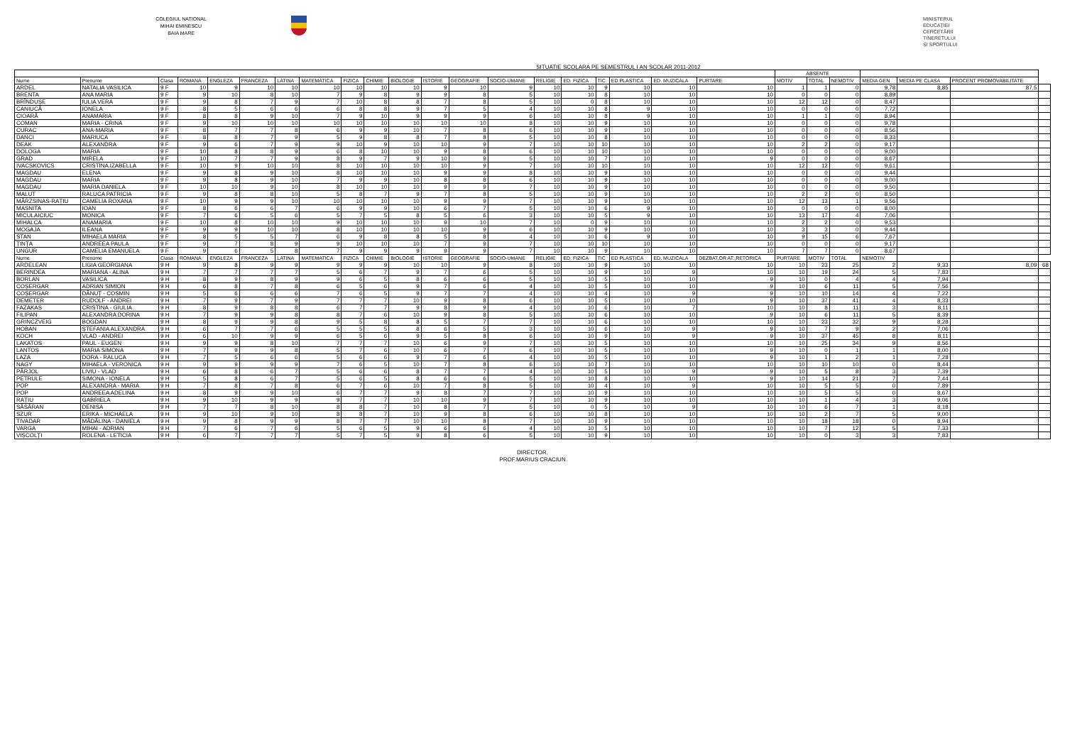COLEGIUL NATIONAL
MIHAI EMINESCU
BAIA MARE
SITUATIE SCOLARA PE SEMESTRUL I AN SCOLAR 2011-2012
MINISTERUL
EDUCAȚIEI
CERCETĂRII
TINERETULUI
ȘI SPORTULUI
| | | | | | | | | | | | | | | | | | | | | ABSENTE | | | | | | |
| --- | --- | --- | --- | --- | --- | --- | --- | --- | --- | --- | --- | --- | --- | --- | --- | --- | --- | --- | --- | --- | --- | --- | --- | --- | --- | --- |
| Nume | Prenume | Clasa | ROMANA | ENGLEZA | FRANCEZA | LATINA | MATEMATICA | FIZICA | CHIMIE | BIOLOGIE | ISTORIE | GEOGRAFIE | SOCIO-UMANE | RELIGIE | ED. FIZICA | TIC | ED PLASTICA | ED. MUZICALA | PURTARE | MOTIV | TOTAL | NEMOTIV | MEDIA GEN | MEDIA PE CLASA | PROCENT PROMOVABILITATE | |
| ARDEL | NATALIA VASILICA | 9 F | 10 | 9 | 10 | 10 | 10 | 10 | 10 | 10 | 9 | 10 | 9 | 10 | 10 | 9 | 10 | 10 | 10 | 1 | 1 | 0 | 9,78 | 8,85 | 87,5 | |
| BRENTA | ANA MARIA | 9 F | 9 | 10 | 8 | 10 | 7 | 9 | 8 | 9 | 9 | 8 | 5 | 10 | 10 | 8 | 10 | 10 | 10 | 0 | 0 | 0 | 8,89 | | | |
| BRÎNDUȘE | IULIA VERA | 9 F | 9 | 8 | 7 | 9 | 7 | 10 | 8 | 8 | 7 | 8 | 5 | 10 | 0 | 8 | 10 | 10 | 10 | 12 | 12 | 0 | 8,47 | | | |
| CANIUCĂ | IONELA | 9 F | 8 | 5 | 6 | 6 | 6 | 8 | 8 | 9 | 7 | 5 | 4 | 10 | 10 | 8 | 9 | 10 | 10 | 0 | 0 | 0 | 7,72 | | | |
| CIOARĂ | ANAMARIA | 9 F | 8 | 8 | 9 | 10 | 7 | 9 | 10 | 9 | 9 | 9 | 6 | 10 | 10 | 8 | 9 | 10 | 10 | 1 | 1 | 0 | 8,94 | | | |
| COMAN | MARIA - CRINA | 9 F | 9 | 10 | 10 | 10 | 10 | 10 | 10 | 10 | 10 | 10 | 8 | 10 | 10 | 9 | 10 | 10 | 10 | 0 | 0 | 0 | 9,78 | | | |
| CURAC | ANA-MARIA | 9 F | 8 | 7 | 7 | 8 | 6 | 9 | 9 | 10 | 7 | 8 | 6 | 10 | 10 | 9 | 10 | 10 | 10 | 0 | 0 | 0 | 8,56 | | | |
| DANCI | MARIUCA | 9 F | 8 | 8 | 7 | 9 | 5 | 9 | 8 | 8 | 7 | 8 | 5 | 10 | 10 | 8 | 10 | 10 | 10 | 0 | 0 | 0 | 8,33 | | | |
| DEAK | ALEXANDRA | 9 F | 9 | 6 | 7 | 9 | 9 | 10 | 9 | 10 | 10 | 9 | 7 | 10 | 10 | 10 | 10 | 10 | 10 | 2 | 2 | 0 | 9,17 | | | |
| DOLOGA | MARIA | 9 F | 10 | 8 | 8 | 9 | 6 | 8 | 10 | 10 | 9 | 8 | 6 | 10 | 10 | 10 | 10 | 10 | 10 | 0 | 0 | 0 | 9,00 | | | |
| GRAD | MIRELA | 9 F | 10 | 7 | 7 | 9 | 8 | 9 | 7 | 9 | 10 | 9 | 5 | 10 | 10 | 7 | 10 | 10 | 9 | 0 | 0 | 0 | 8,67 | | | |
| IVACSKOVICS | CRISTINA IZABELLA | 9 F | 10 | 9 | 10 | 10 | 8 | 10 | 10 | 10 | 10 | 9 | 7 | 10 | 10 | 10 | 10 | 10 | 10 | 12 | 12 | 0 | 9,61 | | | |
| MAGDAU | ELENA | 9 F | 9 | 8 | 9 | 10 | 8 | 10 | 10 | 10 | 9 | 9 | 8 | 10 | 10 | 9 | 10 | 10 | 10 | 0 | 0 | 0 | 9,44 | | | |
| MAGDAU | MARIA | 9 F | 9 | 8 | 9 | 10 | 7 | 9 | 9 | 10 | 8 | 8 | 6 | 10 | 10 | 9 | 10 | 10 | 10 | 0 | 0 | 0 | 9,00 | | | |
| MAGDAU | MARIA DANIELA | 9 F | 10 | 10 | 9 | 10 | 8 | 10 | 10 | 10 | 9 | 9 | 7 | 10 | 10 | 9 | 10 | 10 | 10 | 0 | 0 | 0 | 9,50 | | | |
| MALUT | RALUCA PATRICIA | 9 F | 9 | 8 | 8 | 10 | 5 | 8 | 7 | 9 | 7 | 8 | 5 | 10 | 10 | 9 | 10 | 10 | 10 | 2 | 2 | 0 | 8,50 | | | |
| MÂRZSINAS-RAȚIU | CAMELIA ROXANA | 9 F | 10 | 9 | 9 | 10 | 10 | 10 | 10 | 10 | 9 | 9 | 7 | 10 | 10 | 9 | 10 | 10 | 10 | 12 | 13 | 1 | 9,56 | | | |
| MASNITA | IOAN | 9 F | 8 | 6 | 6 | 7 | 6 | 9 | 9 | 10 | 6 | 7 | 5 | 10 | 10 | 6 | 9 | 10 | 10 | 0 | 0 | 0 | 8,00 | | | |
| MICULAICIUC | MONICA | 9 F | 7 | 6 | 5 | 6 | 5 | 7 | 5 | 8 | 5 | 6 | 3 | 10 | 10 | 5 | 9 | 10 | 10 | 13 | 17 | 4 | 7,06 | | | |
| MIHALCA | ANAMARIA | 9 F | 10 | 8 | 10 | 10 | 9 | 10 | 10 | 10 | 9 | 10 | 7 | 10 | 0 | 9 | 10 | 10 | 10 | 2 | 2 | 0 | 9,53 | | | |
| MOGAJA | ILEANA | 9 F | 9 | 9 | 10 | 10 | 8 | 10 | 10 | 10 | 10 | 9 | 6 | 10 | 10 | 9 | 10 | 10 | 10 | 3 | 3 | 0 | 9,44 | | | |
| STAN | MIHAELA MARIA | 9 F | 8 | 5 | 5 | 7 | 6 | 9 | 8 | 8 | 5 | 8 | 4 | 10 | 10 | 6 | 9 | 10 | 10 | 9 | 15 | 6 | 7,67 | | | |
| ȚINȚA | ANDREEA PAULA | 9 F | 9 | 7 | 8 | 9 | 9 | 10 | 10 | 10 | 7 | 9 | 7 | 10 | 10 | 10 | 10 | 10 | 10 | 0 | 0 | 0 | 9,17 | | | |
| UNGUR | CAMELIA EMANUELA | 9 F | 9 | 6 | 5 | 8 | 7 | 9 | 9 | 9 | 9 | 9 | 7 | 10 | 10 | 9 | 10 | 10 | 10 | 7 | 7 | 0 | 8,67 | | | |
| Nume | Prenume | Clasa | ROMANA | ENGLEZA | FRANCEZA | LATINA | MATEMATICA | FIZICA | CHIMIE | BIOLOGIE | ISTORIE | GEOGRAFIE | SOCIO-UMANE | RELIGIE | ED. FIZICA | TIC | ED PLASTICA | ED. MUZICALA | DEZBAT,OR AT.,RETORICA | PURTARE | MOTIV | TOTAL | NEMOTIV | | | |
| ARDELEAN | LIGIA GEORGIANA | 9 H | 9 | 8 | 9 | 9 | 9 | 9 | 9 | 10 | 10 | 9 | 8 | 10 | 10 | 9 | 10 | 10 | 10 | 10 | 23 | 25 | 2 | 9,33 | 8,09 | 68 |
| BERINDEA | MARIANA - ALINA | 9 H | 7 | 7 | 7 | 7 | 5 | 6 | 7 | 9 | 7 | 6 | 5 | 10 | 10 | 9 | 10 | 9 | 10 | 10 | 19 | 24 | 5 | 7,83 | | |
| BORLAN | VASILICA | 9 H | 8 | 9 | 8 | 9 | 9 | 6 | 5 | 8 | 6 | 6 | 5 | 10 | 10 | 5 | 10 | 10 | 9 | 10 | 0 | 4 | 4 | 7,94 | | |
| COȘERGAR | ADRIAN SIMION | 9 H | 6 | 8 | 7 | 8 | 6 | 5 | 6 | 9 | 7 | 6 | 4 | 10 | 10 | 5 | 10 | 10 | 9 | 10 | 6 | 11 | 5 | 7,56 | | |
| COȘERGAR | DĂNUȚ - COSMIN | 9 H | 5 | 6 | 6 | 6 | 7 | 6 | 5 | 9 | 7 | 7 | 4 | 10 | 10 | 4 | 10 | 9 | 9 | 10 | 10 | 14 | 4 | 7,22 | | |
| DEMETER | RUDOLF - ANDREI | 9 H | 7 | 9 | 7 | 9 | 7 | 7 | 7 | 10 | 9 | 8 | 6 | 10 | 10 | 5 | 10 | 10 | 9 | 10 | 37 | 41 | 4 | 8,33 | | |
| FAZAKAS | CRISTINA - GIULIA | 9 H | 8 | 9 | 8 | 8 | 6 | 7 | 7 | 9 | 8 | 9 | 4 | 10 | 10 | 6 | 10 | 7 | 10 | 10 | 8 | 11 | 3 | 8,11 | | |
| FILIPAN | ALEXANDRA DORINA | 9 H | 7 | 9 | 9 | 8 | 8 | 7 | 6 | 10 | 9 | 8 | 5 | 10 | 10 | 6 | 10 | 10 | 9 | 10 | 6 | 11 | 5 | 8,39 | | |
| GRINCZVEIG | BOGDAN | 9 H | 8 | 9 | 9 | 8 | 9 | 5 | 8 | 8 | 5 | 7 | 7 | 10 | 10 | 6 | 10 | 10 | 10 | 10 | 23 | 32 | 9 | 8,28 | | |
| HOBAN | ȘTEFANIA ALEXANDRA | 9 H | 6 | 7 | 7 | 6 | 5 | 5 | 5 | 8 | 6 | 5 | 3 | 10 | 10 | 6 | 10 | 9 | 9 | 10 | 7 | 9 | 2 | 7,06 | | |
| KOCH | VLAD - ANDREI | 9 H | 6 | 10 | 9 | 9 | 6 | 5 | 6 | 9 | 5 | 8 | 6 | 10 | 10 | 9 | 10 | 9 | 9 | 10 | 37 | 45 | 8 | 8,11 | | |
| LAKATOS | PAUL - EUGEN | 9 H | 9 | 9 | 8 | 10 | 7 | 7 | 7 | 10 | 6 | 9 | 7 | 10 | 10 | 5 | 10 | 10 | 10 | 10 | 25 | 34 | 9 | 8,56 | | |
| LANTOȘ | MARIA SIMONA | 9 H | 7 | 9 | 9 | 8 | 5 | 7 | 6 | 10 | 6 | 7 | 6 | 10 | 10 | 5 | 10 | 10 | 9 | 10 | 0 | 1 | 1 | 8,00 | | |
| LAZA | DORA - RALUCA | 9 H | 7 | 5 | 6 | 6 | 5 | 6 | 6 | 9 | 7 | 6 | 4 | 10 | 10 | 5 | 10 | 10 | 9 | 10 | 1 | 2 | 1 | 7,28 | | |
| NAGY | MIHAELA - VERONICA | 9 H | 9 | 9 | 9 | 9 | 7 | 6 | 5 | 10 | 7 | 8 | 6 | 10 | 10 | 7 | 10 | 10 | 10 | 10 | 10 | 10 | 0 | 8,44 | | |
| PÂRJOL | LIVIU - VLAD | 9 H | 6 | 8 | 6 | 7 | 5 | 6 | 6 | 8 | 7 | 7 | 4 | 10 | 10 | 5 | 10 | 9 | 9 | 10 | 5 | 8 | 3 | 7,39 | | |
| PETRULE | SIMONA - IONELA | 9 H | 5 | 8 | 6 | 7 | 5 | 6 | 5 | 8 | 6 | 6 | 5 | 10 | 10 | 8 | 10 | 10 | 9 | 10 | 14 | 21 | 7 | 7,44 | | |
| POP | ALEXANDRA - MARIA | 9 H | 7 | 8 | 7 | 8 | 6 | 7 | 6 | 10 | 7 | 8 | 5 | 10 | 10 | 4 | 10 | 9 | 10 | 10 | 5 | 5 | 0 | 7,89 | | |
| POP | ANDREEA ADELINA | 9 H | 8 | 9 | 9 | 10 | 6 | 7 | 7 | 9 | 8 | 7 | 7 | 10 | 10 | 9 | 10 | 10 | 10 | 10 | 5 | 5 | 0 | 8,67 | | |
| RAȚIU | GABRIELA | 9 H | 9 | 10 | 9 | 9 | 9 | 7 | 7 | 10 | 10 | 9 | 7 | 10 | 10 | 9 | 10 | 10 | 10 | 10 | 1 | 4 | 3 | 9,06 | | |
| SĂSĂRAN | DENISA | 9 H | 7 | 7 | 8 | 10 | 8 | 8 | 7 | 10 | 8 | 7 | 5 | 10 | 0 | 5 | 10 | 9 | 10 | 10 | 6 | 7 | 1 | 8,18 | | |
| SZUR | ERIKA - MICHAELA | 9 H | 9 | 10 | 9 | 10 | 8 | 8 | 7 | 10 | 9 | 8 | 6 | 10 | 10 | 8 | 10 | 10 | 10 | 10 | 2 | 7 | 5 | 9,00 | | |
| TIVADAR | MĂDĂLINA - DANIELA | 9 H | 9 | 8 | 9 | 9 | 8 | 7 | 7 | 10 | 10 | 8 | 7 | 10 | 10 | 9 | 10 | 10 | 10 | 10 | 18 | 18 | 0 | 8,94 | | |
| VARGA | MIHAI - ADRIAN | 9 H | 7 | 6 | 7 | 6 | 5 | 6 | 5 | 9 | 6 | 6 | 4 | 10 | 10 | 5 | 10 | 10 | 10 | 10 | 7 | 12 | 5 | 7,33 | | |
| VIȘCOLȚI | ROLENA - LETICIA | 9 H | 6 | 7 | 7 | 7 | 5 | 7 | 5 | 9 | 8 | 6 | 5 | 10 | 10 | 9 | 10 | 10 | 10 | 10 | 0 | 3 | 3 | 7,83 | | |
DIRECTOR,
PROF.MARIUS CRACIUN